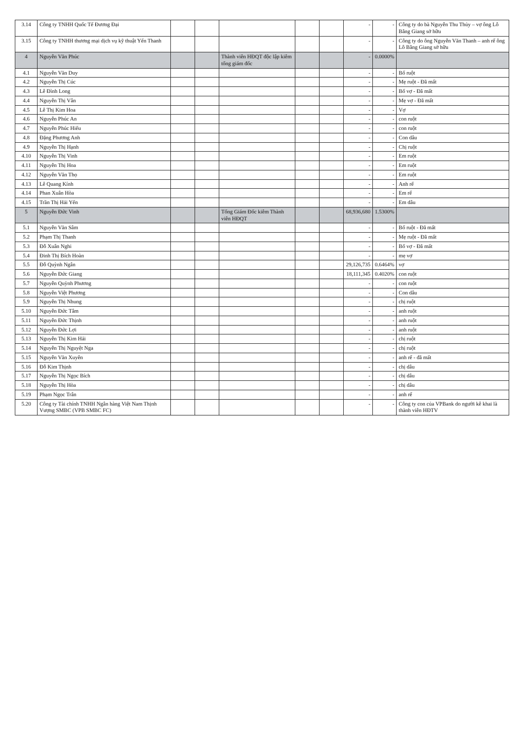| 3.14 | Công ty TNHH Quốc Tế Đương Đại | | | | | | - | - | Công ty do bà Nguyễn Thu Thủy – vợ ông Lô Bằng Giang sở hữu |
| 3.15 | Công ty TNHH thương mại dịch vụ kỹ thuật Yến Thanh | | | | | | - | - | Công ty do ông Nguyễn Văn Thanh – anh rể ông Lô Bằng Giang sở hữu |
| 4 | Nguyễn Văn Phúc | | | Thành viên HĐQT độc lập kiêm tổng giám đốc | | | - | 0.0000% | |
| 4.1 | Nguyễn Văn Duy | | | | | | - | - | Bố ruột |
| 4.2 | Nguyễn Thị Cúc | | | | | | - | - | Mẹ ruột - Đã mất |
| 4.3 | Lê Đình Long | | | | | | - | - | Bố vợ - Đã mất |
| 4.4 | Nguyễn Thị Vân | | | | | | - | - | Mẹ vợ - Đã mất |
| 4.5 | Lê Thị Kim Hoa | | | | | | - | - | Vợ |
| 4.6 | Nguyễn Phúc An | | | | | | - | - | con ruột |
| 4.7 | Nguyễn Phúc Hiếu | | | | | | - | - | con ruột |
| 4.8 | Đặng Phương Anh | | | | | | - | - | Con dâu |
| 4.9 | Nguyễn Thị Hạnh | | | | | | - | - | Chị ruột |
| 4.10 | Nguyễn Thị Vinh | | | | | | - | - | Em ruột |
| 4.11 | Nguyễn Thị Hoa | | | | | | - | - | Em ruột |
| 4.12 | Nguyễn Văn Thọ | | | | | | - | - | Em ruột |
| 4.13 | Lê Quang Kính | | | | | | - | - | Anh rể |
| 4.14 | Phan Xuân Hòa | | | | | | - | - | Em rể |
| 4.15 | Trần Thị Hải Yến | | | | | | - | - | Em dâu |
| 5 | Nguyễn Đức Vinh | | | Tổng Giám Đốc kiêm Thành viên HĐQT | | | 68,936,680 | 1.5300% | |
| 5.1 | Nguyễn Văn Sâm | | | | | | - | - | Bố ruột - Đã mất |
| 5.2 | Phạm Thị Thanh | | | | | | - | - | Mẹ ruột - Đã mất |
| 5.3 | Đỗ Xuân Nghi | | | | | | - | - | Bố vợ - Đã mất |
| 5.4 | Đinh Thị Bích Hoàn | | | | | | - | - | mẹ vợ |
| 5.5 | Đỗ Quỳnh Ngân | | | | | | 29,126,735 | 0.6464% | vợ |
| 5.6 | Nguyễn Đức Giang | | | | | | 18,111,345 | 0.4020% | con ruột |
| 5.7 | Nguyễn Quỳnh Phương | | | | | | - | - | con ruột |
| 5.8 | Nguyễn Việt Phương | | | | | | - | - | Con dâu |
| 5.9 | Nguyễn Thị Nhung | | | | | | - | - | chị ruột |
| 5.10 | Nguyễn Đức Tâm | | | | | | - | - | anh ruột |
| 5.11 | Nguyễn Đức Thịnh | | | | | | - | - | anh ruột |
| 5.12 | Nguyễn Đức Lợi | | | | | | - | - | anh ruột |
| 5.13 | Nguyễn Thị Kim Hải | | | | | | - | - | chị ruột |
| 5.14 | Nguyễn Thị Nguyệt Nga | | | | | | - | - | chị ruột |
| 5.15 | Nguyễn Văn Xuyên | | | | | | - | - | anh rể - đã mất |
| 5.16 | Đỗ Kim Thịnh | | | | | | - | - | chị dâu |
| 5.17 | Nguyễn Thị Ngọc Bích | | | | | | - | - | chị dâu |
| 5.18 | Nguyễn Thị Hòa | | | | | | - | - | chị dâu |
| 5.19 | Phạm Ngọc Trân | | | | | | - | - | anh rể |
| 5.20 | Công ty Tài chính TNHH Ngân hàng Việt Nam Thịnh Vượng SMBC (VPB SMBC FC) | | | | | | - | - | Công ty con của VPBank do người kê khai là thành viên HĐTV |